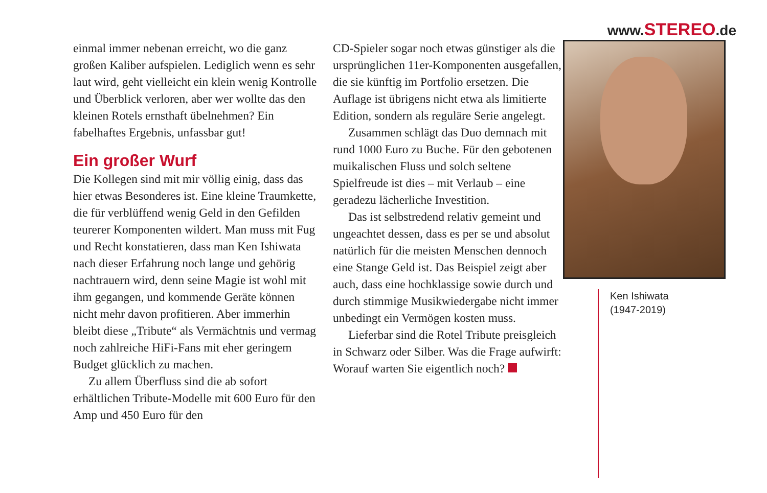www.STEREO.de
einmal immer nebenan erreicht, wo die ganz großen Kaliber aufspielen. Lediglich wenn es sehr laut wird, geht vielleicht ein klein wenig Kontrolle und Überblick verloren, aber wer wollte das den kleinen Rotels ernsthaft übelnehmen? Ein fabelhaftes Ergebnis, unfassbar gut!
Ein großer Wurf
Die Kollegen sind mit mir völlig einig, dass das hier etwas Besonderes ist. Eine kleine Traumkette, die für verblüffend wenig Geld in den Gefilden teurerer Komponenten wildert. Man muss mit Fug und Recht konstatieren, dass man Ken Ishiwata nach dieser Erfahrung noch lange und gehörig nachtrauern wird, denn seine Magie ist wohl mit ihm gegangen, und kommende Geräte können nicht mehr davon profitieren. Aber immerhin bleibt diese „Tribute“ als Vermächtnis und vermag noch zahlreiche HiFi-Fans mit eher geringem Budget glücklich zu machen.
Zu allem Überfluss sind die ab sofort erhältlichen Tribute-Modelle mit 600 Euro für den Amp und 450 Euro für den
CD-Spieler sogar noch etwas günstiger als die ursprünglichen 11er-Komponenten ausgefallen, die sie künftig im Portfolio ersetzen. Die Auflage ist übrigens nicht etwa als limitierte Edition, sondern als reguläre Serie angelegt.
Zusammen schlägt das Duo demnach mit rund 1000 Euro zu Buche. Für den gebotenen muikalischen Fluss und solch seltene Spielfreude ist dies – mit Verlaub – eine geradezu lächerliche Investition.
Das ist selbstredend relativ gemeint und ungeachtet dessen, dass es per se und absolut natürlich für die meisten Menschen dennoch eine Stange Geld ist. Das Beispiel zeigt aber auch, dass eine hochklassige sowie durch und durch stimmige Musikwiedergabe nicht immer unbedingt ein Vermögen kosten muss.
Lieferbar sind die Rotel Tribute preisgleich in Schwarz oder Silber. Was die Frage aufwirft: Worauf warten Sie eigentlich noch?
Ken Ishiwata
(1947-2019)